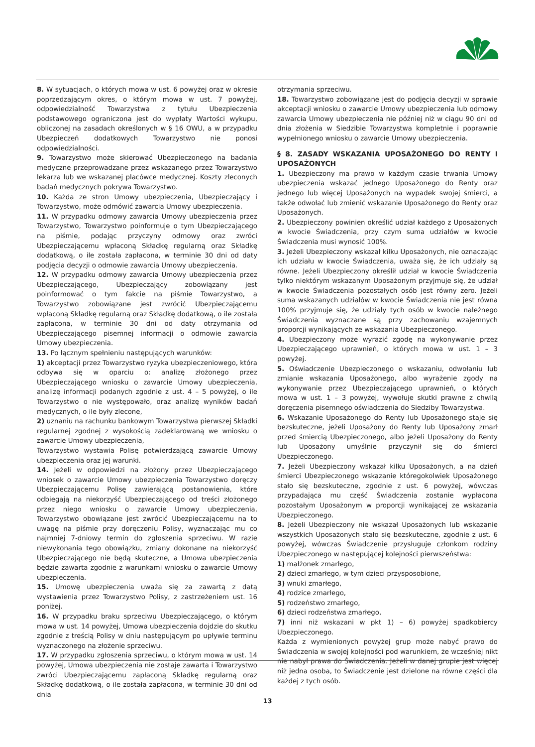8. W sytuacjach, o których mowa w ust. 6 powyżej oraz w okresie poprzedzającym okres, o którym mowa w ust. 7 powyżej, odpowiedzialność Towarzystwa z tytułu Ubezpieczenia podstawowego ograniczona jest do wypłaty Wartości wykupu, obliczonej na zasadach określonych w § 16 OWU, a w przypadku Ubezpieczeń dodatkowych Towarzystwo nie ponosi odpowiedzialności.
9. Towarzystwo może skierować Ubezpieczonego na badania medyczne przeprowadzane przez wskazanego przez Towarzystwo lekarza lub we wskazanej placówce medycznej. Koszty zleconych badań medycznych pokrywa Towarzystwo.
10. Każda ze stron Umowy ubezpieczenia, Ubezpieczający i Towarzystwo, może odmówić zawarcia Umowy ubezpieczenia.
11. W przypadku odmowy zawarcia Umowy ubezpieczenia przez Towarzystwo, Towarzystwo poinformuje o tym Ubezpieczającego na piśmie, podając przyczyny odmowy oraz zwróci Ubezpieczającemu wpłaconą Składkę regularną oraz Składkę dodatkową, o ile została zapłacona, w terminie 30 dni od daty podjęcia decyzji o odmowie zawarcia Umowy ubezpieczenia.
12. W przypadku odmowy zawarcia Umowy ubezpieczenia przez Ubezpieczającego, Ubezpieczający zobowiązany jest poinformować o tym fakcie na piśmie Towarzystwo, a Towarzystwo zobowiązane jest zwrócić Ubezpieczającemu wpłaconą Składkę regularną oraz Składkę dodatkową, o ile została zapłacona, w terminie 30 dni od daty otrzymania od Ubezpieczającego pisemnej informacji o odmowie zawarcia Umowy ubezpieczenia.
13. Po łącznym spełnieniu następujących warunków:
1) akceptacji przez Towarzystwo ryzyka ubezpieczeniowego, która odbywa się w oparciu o: analizę złożonego przez Ubezpieczającego wniosku o zawarcie Umowy ubezpieczenia, analizę informacji podanych zgodnie z ust. 4 – 5 powyżej, o ile Towarzystwo o nie występowało, oraz analizę wyników badań medycznych, o ile były zlecone,
2) uznaniu na rachunku bankowym Towarzystwa pierwszej Składki regularnej zgodnej z wysokością zadeklarowaną we wniosku o zawarcie Umowy ubezpieczenia,
Towarzystwo wystawia Polisę potwierdzającą zawarcie Umowy ubezpieczenia oraz jej warunki.
14. Jeżeli w odpowiedzi na złożony przez Ubezpieczającego wniosek o zawarcie Umowy ubezpieczenia Towarzystwo doręczy Ubezpieczającemu Polisę zawierającą postanowienia, które odbiegają na niekorzyść Ubezpieczającego od treści złożonego przez niego wniosku o zawarcie Umowy ubezpieczenia, Towarzystwo obowiązane jest zwrócić Ubezpieczającemu na to uwagę na piśmie przy doręczeniu Polisy, wyznaczając mu co najmniej 7-dniowy termin do zgłoszenia sprzeciwu. W razie niewykonania tego obowiązku, zmiany dokonane na niekorzyść Ubezpieczającego nie będą skuteczne, a Umowa ubezpieczenia będzie zawarta zgodnie z warunkami wniosku o zawarcie Umowy ubezpieczenia.
15. Umowę ubezpieczenia uważa się za zawartą z datą wystawienia przez Towarzystwo Polisy, z zastrzeżeniem ust. 16 poniżej.
16. W przypadku braku sprzeciwu Ubezpieczającego, o którym mowa w ust. 14 powyżej, Umowa ubezpieczenia dojdzie do skutku zgodnie z treścią Polisy w dniu następującym po upływie terminu wyznaczonego na złożenie sprzeciwu.
17. W przypadku zgłoszenia sprzeciwu, o którym mowa w ust. 14 powyżej, Umowa ubezpieczenia nie zostaje zawarta i Towarzystwo zwróci Ubezpieczającemu zapłaconą Składkę regularną oraz Składkę dodatkową, o ile została zapłacona, w terminie 30 dni od dnia
otrzymania sprzeciwu.
18. Towarzystwo zobowiązane jest do podjęcia decyzji w sprawie akceptacji wniosku o zawarcie Umowy ubezpieczenia lub odmowy zawarcia Umowy ubezpieczenia nie później niż w ciągu 90 dni od dnia złożenia w Siedzibie Towarzystwa kompletnie i poprawnie wypełnionego wniosku o zawarcie Umowy ubezpieczenia.
§ 8. ZASADY WSKAZANIA UPOSAŻONEGO DO RENTY I UPOSAŻONYCH
1. Ubezpieczony ma prawo w każdym czasie trwania Umowy ubezpieczenia wskazać jednego Uposażonego do Renty oraz jednego lub więcej Uposażonych na wypadek swojej śmierci, a także odwołać lub zmienić wskazanie Uposażonego do Renty oraz Uposażonych.
2. Ubezpieczony powinien określić udział każdego z Uposażonych w kwocie Świadczenia, przy czym suma udziałów w kwocie Świadczenia musi wynosić 100%.
3. Jeżeli Ubezpieczony wskazał kilku Uposażonych, nie oznaczając ich udziału w kwocie Świadczenia, uważa się, że ich udziały są równe. Jeżeli Ubezpieczony określił udział w kwocie Świadczenia tylko niektórym wskazanym Uposażonym przyjmuje się, że udział w kwocie Świadczenia pozostałych osób jest równy zero. Jeżeli suma wskazanych udziałów w kwocie Świadczenia nie jest równa 100% przyjmuje się, że udziały tych osób w kwocie należnego Świadczenia wyznaczane są przy zachowaniu wzajemnych proporcji wynikających ze wskazania Ubezpieczonego.
4. Ubezpieczony może wyrazić zgodę na wykonywanie przez Ubezpieczającego uprawnień, o których mowa w ust. 1 – 3 powyżej.
5. Oświadczenie Ubezpieczonego o wskazaniu, odwołaniu lub zmianie wskazania Uposażonego, albo wyrażenie zgody na wykonywanie przez Ubezpieczającego uprawnień, o których mowa w ust. 1 – 3 powyżej, wywołuje skutki prawne z chwilą doręczenia pisemnego oświadczenia do Siedziby Towarzystwa.
6. Wskazanie Uposażonego do Renty lub Uposażonego staje się bezskuteczne, jeżeli Uposażony do Renty lub Uposażony zmarł przed śmiercią Ubezpieczonego, albo jeżeli Uposażony do Renty lub Uposażony umyślnie przyczynił się do śmierci Ubezpieczonego.
7. Jeżeli Ubezpieczony wskazał kilku Uposażonych, a na dzień śmierci Ubezpieczonego wskazanie któregokolwiek Uposażonego stało się bezskuteczne, zgodnie z ust. 6 powyżej, wówczas przypadająca mu część Świadczenia zostanie wypłacona pozostałym Uposażonym w proporcji wynikającej ze wskazania Ubezpieczonego.
8. Jeżeli Ubezpieczony nie wskazał Uposażonych lub wskazanie wszystkich Uposażonych stało się bezskuteczne, zgodnie z ust. 6 powyżej, wówczas Świadczenie przysługuje członkom rodziny Ubezpieczonego w następującej kolejności pierwszeństwa:
1) małżonek zmarłego,
2) dzieci zmarłego, w tym dzieci przysposobione,
3) wnuki zmarłego,
4) rodzice zmarłego,
5) rodzeństwo zmarłego,
6) dzieci rodzeństwa zmarłego,
7) inni niż wskazani w pkt 1) – 6) powyżej spadkobiercy Ubezpieczonego.
Każda z wymienionych powyżej grup może nabyć prawo do Świadczenia w swojej kolejności pod warunkiem, że wcześniej nikt nie nabył prawa do Świadczenia. Jeżeli w danej grupie jest więcej niż jedna osoba, to Świadczenie jest dzielone na równe części dla każdej z tych osób.
13